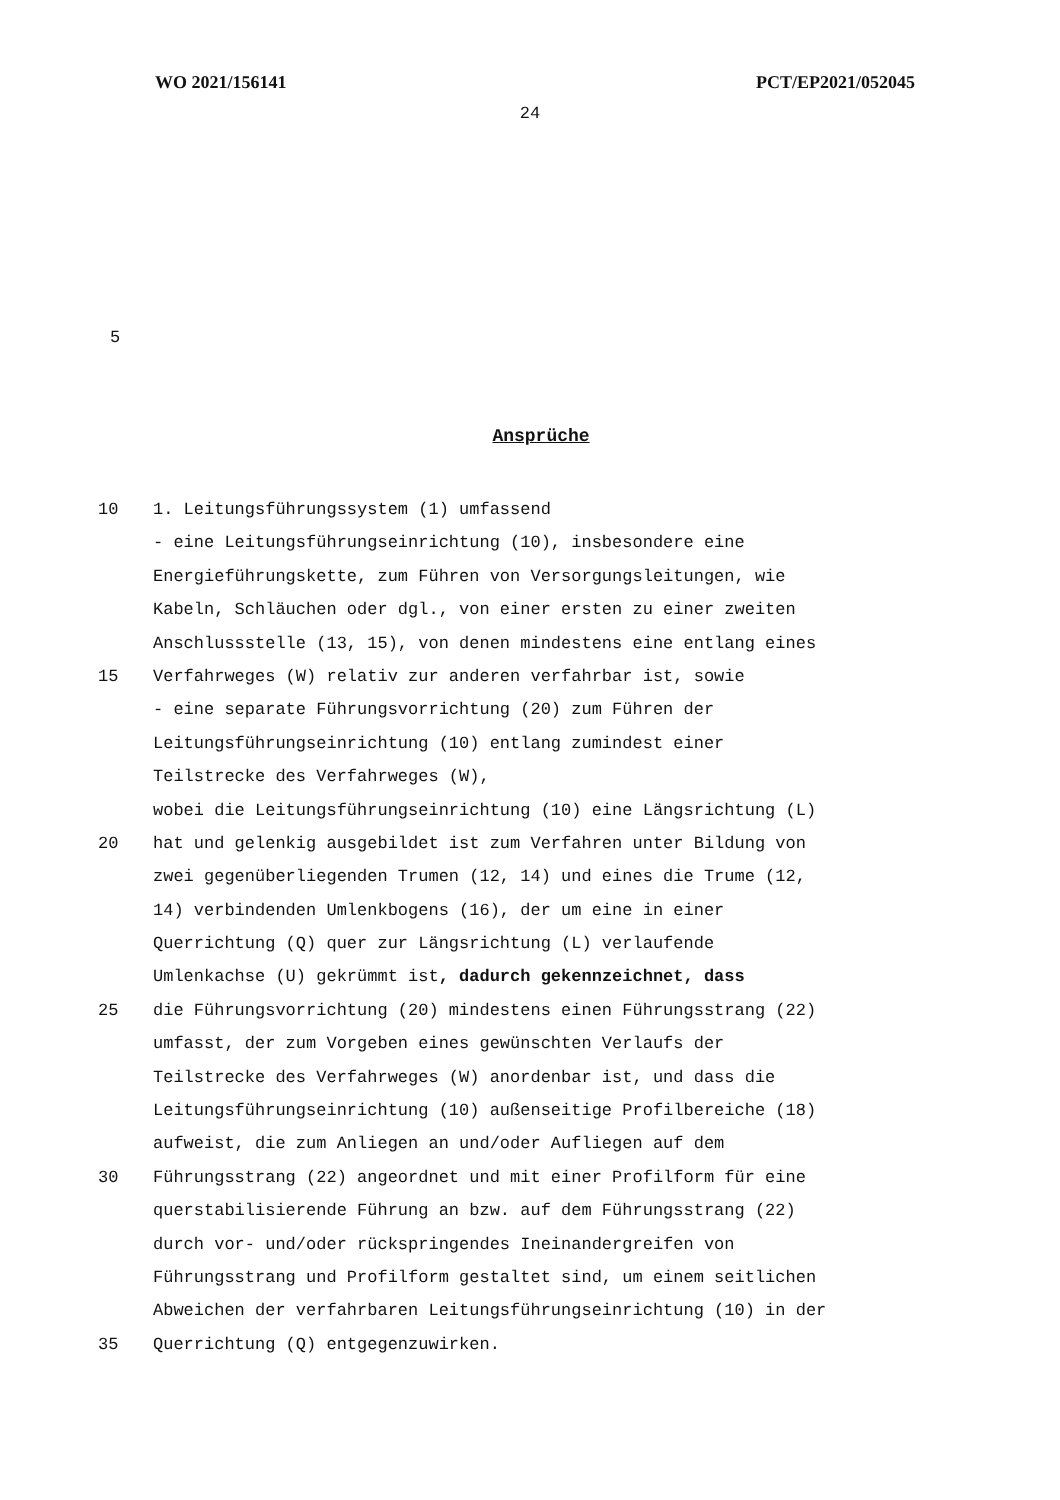WO 2021/156141 PCT/EP2021/052045
24
5
Ansprüche
10 1. Leitungsführungssystem (1) umfassend
- eine Leitungsführungseinrichtung (10), insbesondere eine
Energieführungskette, zum Führen von Versorgungsleitungen, wie
Kabeln, Schläuchen oder dgl., von einer ersten zu einer zweiten
Anschlussstelle (13, 15), von denen mindestens eine entlang eines
15 Verfahrweges (W) relativ zur anderen verfahrbar ist, sowie
- eine separate Führungsvorrichtung (20) zum Führen der
Leitungsführungseinrichtung (10) entlang zumindest einer
Teilstrecke des Verfahrweges (W),
wobei die Leitungsführungseinrichtung (10) eine Längsrichtung (L)
20 hat und gelenkig ausgebildet ist zum Verfahren unter Bildung von
zwei gegenüberliegenden Trumen (12, 14) und eines die Trume (12,
14) verbindenden Umlenkbogens (16), der um eine in einer
Querrichtung (Q) quer zur Längsrichtung (L) verlaufende
Umlenkachse (U) gekrümmt ist, dadurch gekennzeichnet, dass
25 die Führungsvorrichtung (20) mindestens einen Führungsstrang (22)
umfasst, der zum Vorgeben eines gewünschten Verlaufs der
Teilstrecke des Verfahrweges (W) anordenbar ist, und dass die
Leitungsführungseinrichtung (10) außenseitige Profilbereiche (18)
aufweist, die zum Anliegen an und/oder Aufliegen auf dem
30 Führungsstrang (22) angeordnet und mit einer Profilform für eine
querstabilisierende Führung an bzw. auf dem Führungsstrang (22)
durch vor- und/oder rückspringendes Ineinandergreifen von
Führungsstrang und Profilform gestaltet sind, um einem seitlichen
Abweichen der verfahrbaren Leitungsführungseinrichtung (10) in der
35 Querrichtung (Q) entgegenzuwirken.